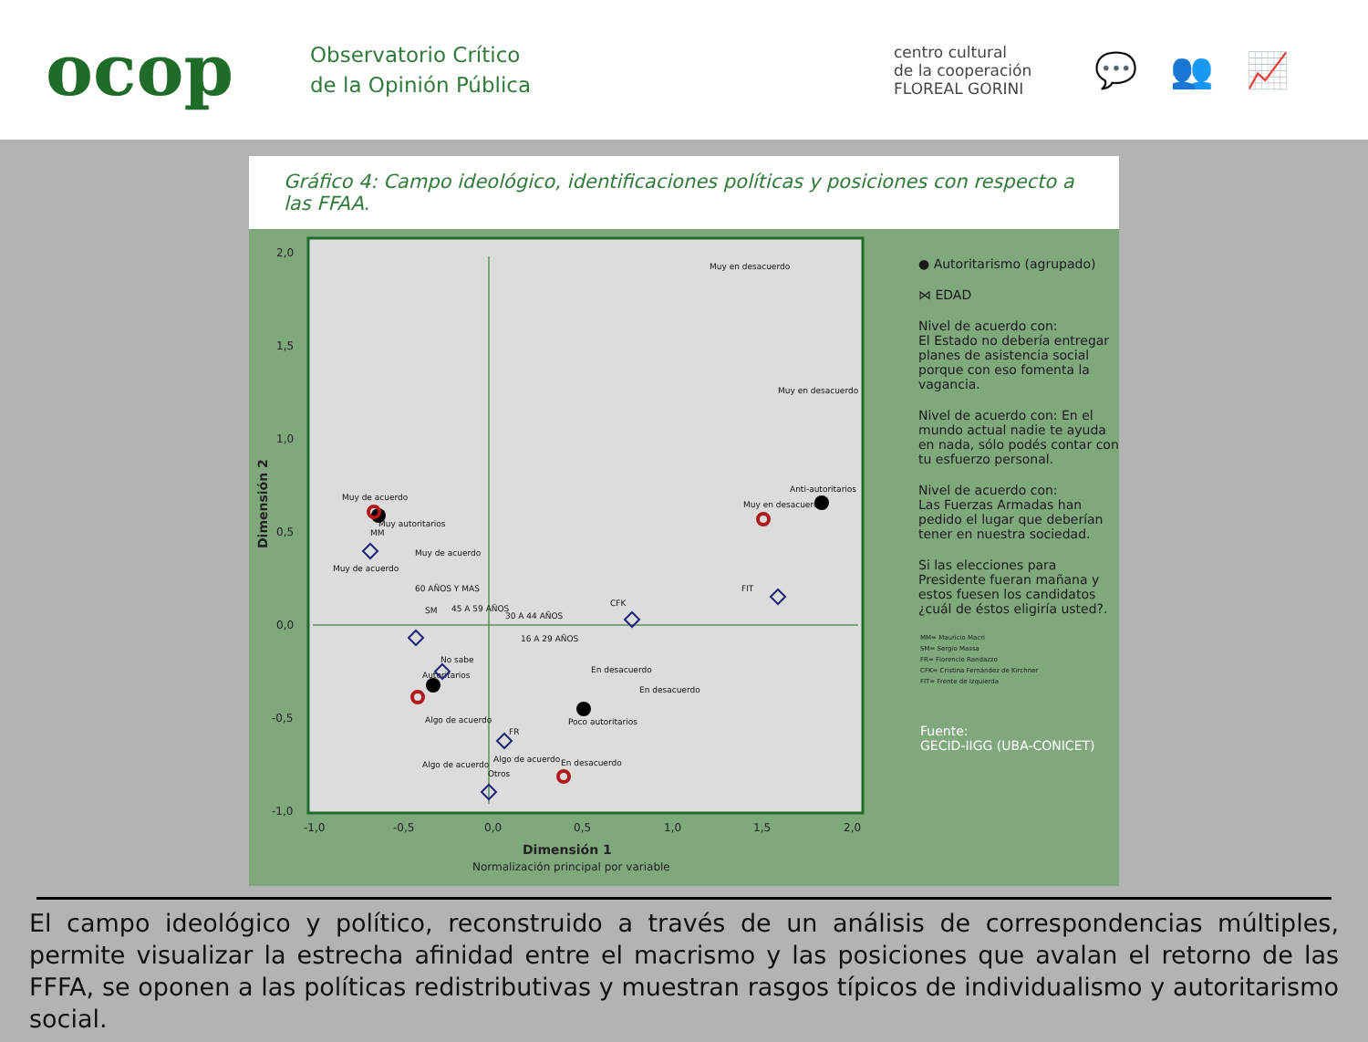ocop
Observatorio Crítico
de la Opinión Pública
centro cultural
de la cooperación
FLOREAL GORINI
💬 👥 📈
Gráfico 4: Campo ideológico, identificaciones políticas y posiciones con respecto a las FFAA.
2,0
1,5
1,0
0,5
0,0
-0,5
-1,0
-1,0
-0,5
0,0
0,5
1,0
1,5
2,0
Dimensión 1
Normalización principal por variable
Dimensión 2
Muy en desacuerdo
Muy en desacuerdo
Anti-autoritarios
Muy en desacuerdo
Muy de acuerdo
Muy autoritarios
MM
Muy de acuerdo
Muy de acuerdo
FIT
CFK
60 AÑOS Y MAS
45 A 59 AÑOS
SM
30 A 44 AÑOS
16 A 29 AÑOS
No sabe
Autoritarios
En desacuerdo
En desacuerdo
Algo de acuerdo
Poco autoritarios
FR
Algo de acuerdo
En desacuerdo
Algo de acuerdo
Otros
● Autoritarismo (agrupado)
⋈ EDAD
Nivel de acuerdo con:
El Estado no debería entregar planes de asistencia social porque con eso fomenta la vagancia.
Nivel de acuerdo con: En el mundo actual nadie te ayuda en nada, sólo podés contar con tu esfuerzo personal.
Nivel de acuerdo con:
Las Fuerzas Armadas han pedido el lugar que deberían tener en nuestra sociedad.
Si las elecciones para Presidente fueran mañana y estos fuesen los candidatos ¿cuál de éstos eligiría usted?.
MM= Mauricio Macri
SM= Sergio Massa
FR= Florencio Randazzo
CFK= Cristina Fernández de Kirchner
FIT= Frente de Izquierda
Fuente:
GECID-IIGG (UBA-CONICET)
El campo ideológico y político, reconstruido a través de un análisis de correspondencias múltiples, permite visualizar la estrecha afinidad entre el macrismo y las posiciones que avalan el retorno de las FFFA, se oponen a las políticas redistributivas y muestran rasgos típicos de individualismo y autoritarismo social.